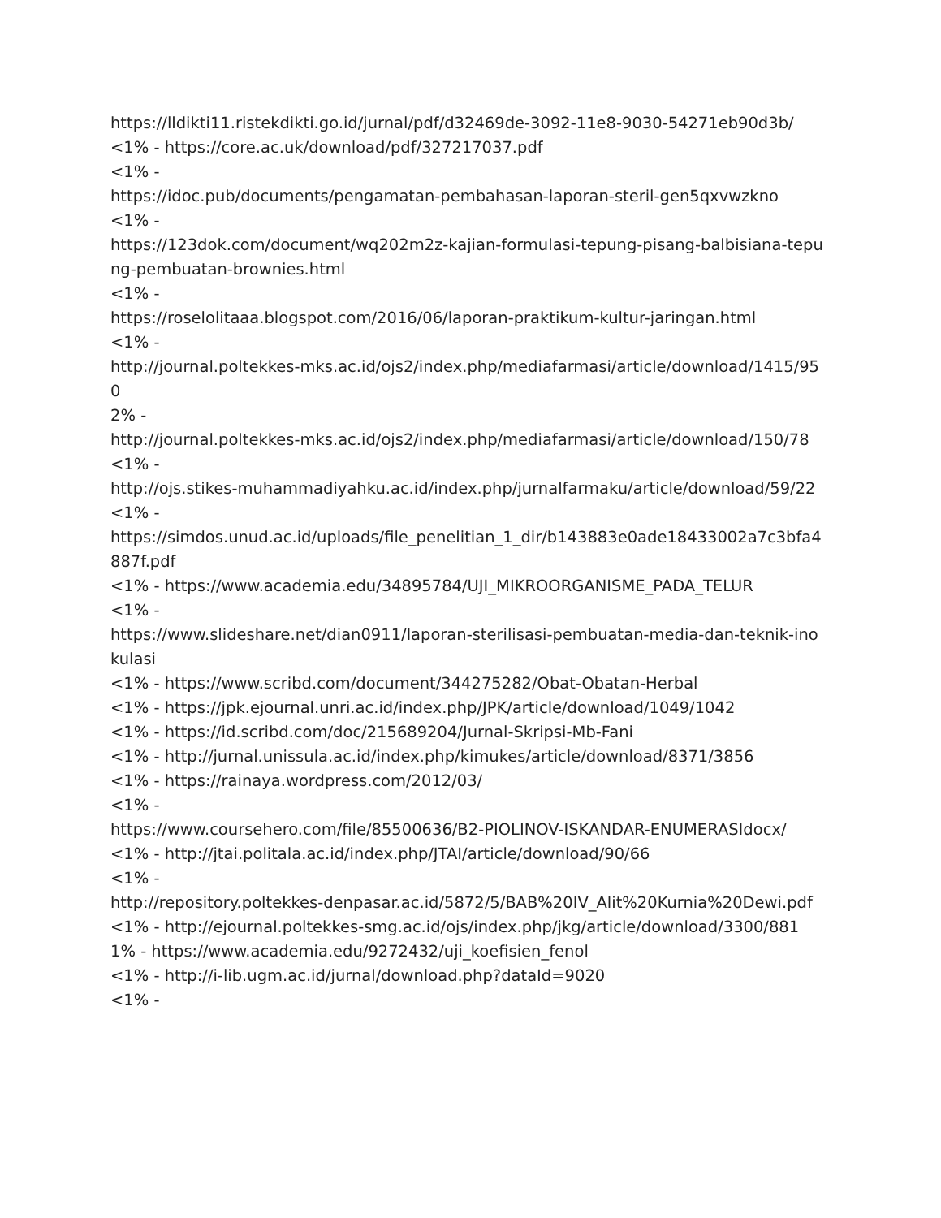https://lldikti11.ristekdikti.go.id/jurnal/pdf/d32469de-3092-11e8-9030-54271eb90d3b/
<1% - https://core.ac.uk/download/pdf/327217037.pdf
<1% -
https://idoc.pub/documents/pengamatan-pembahasan-laporan-steril-gen5qxvwzkno
<1% -
https://123dok.com/document/wq202m2z-kajian-formulasi-tepung-pisang-balbisiana-tepung-pembuatan-brownies.html
<1% -
https://roselolitaaa.blogspot.com/2016/06/laporan-praktikum-kultur-jaringan.html
<1% -
http://journal.poltekkes-mks.ac.id/ojs2/index.php/mediafarmasi/article/download/1415/950
2% -
http://journal.poltekkes-mks.ac.id/ojs2/index.php/mediafarmasi/article/download/150/78
<1% -
http://ojs.stikes-muhammadiyahku.ac.id/index.php/jurnalfarmaku/article/download/59/22
<1% -
https://simdos.unud.ac.id/uploads/file_penelitian_1_dir/b143883e0ade18433002a7c3bfa4887f.pdf
<1% - https://www.academia.edu/34895784/UJI_MIKROORGANISME_PADA_TELUR
<1% -
https://www.slideshare.net/dian0911/laporan-sterilisasi-pembuatan-media-dan-teknik-inokulasi
<1% - https://www.scribd.com/document/344275282/Obat-Obatan-Herbal
<1% - https://jpk.ejournal.unri.ac.id/index.php/JPK/article/download/1049/1042
<1% - https://id.scribd.com/doc/215689204/Jurnal-Skripsi-Mb-Fani
<1% - http://jurnal.unissula.ac.id/index.php/kimukes/article/download/8371/3856
<1% - https://rainaya.wordpress.com/2012/03/
<1% -
https://www.coursehero.com/file/85500636/B2-PIOLINOV-ISKANDAR-ENUMERASIdocx/
<1% - http://jtai.politala.ac.id/index.php/JTAI/article/download/90/66
<1% -
http://repository.poltekkes-denpasar.ac.id/5872/5/BAB%20IV_Alit%20Kurnia%20Dewi.pdf
<1% - http://ejournal.poltekkes-smg.ac.id/ojs/index.php/jkg/article/download/3300/881
1% - https://www.academia.edu/9272432/uji_koefisien_fenol
<1% - http://i-lib.ugm.ac.id/jurnal/download.php?dataId=9020
<1% -